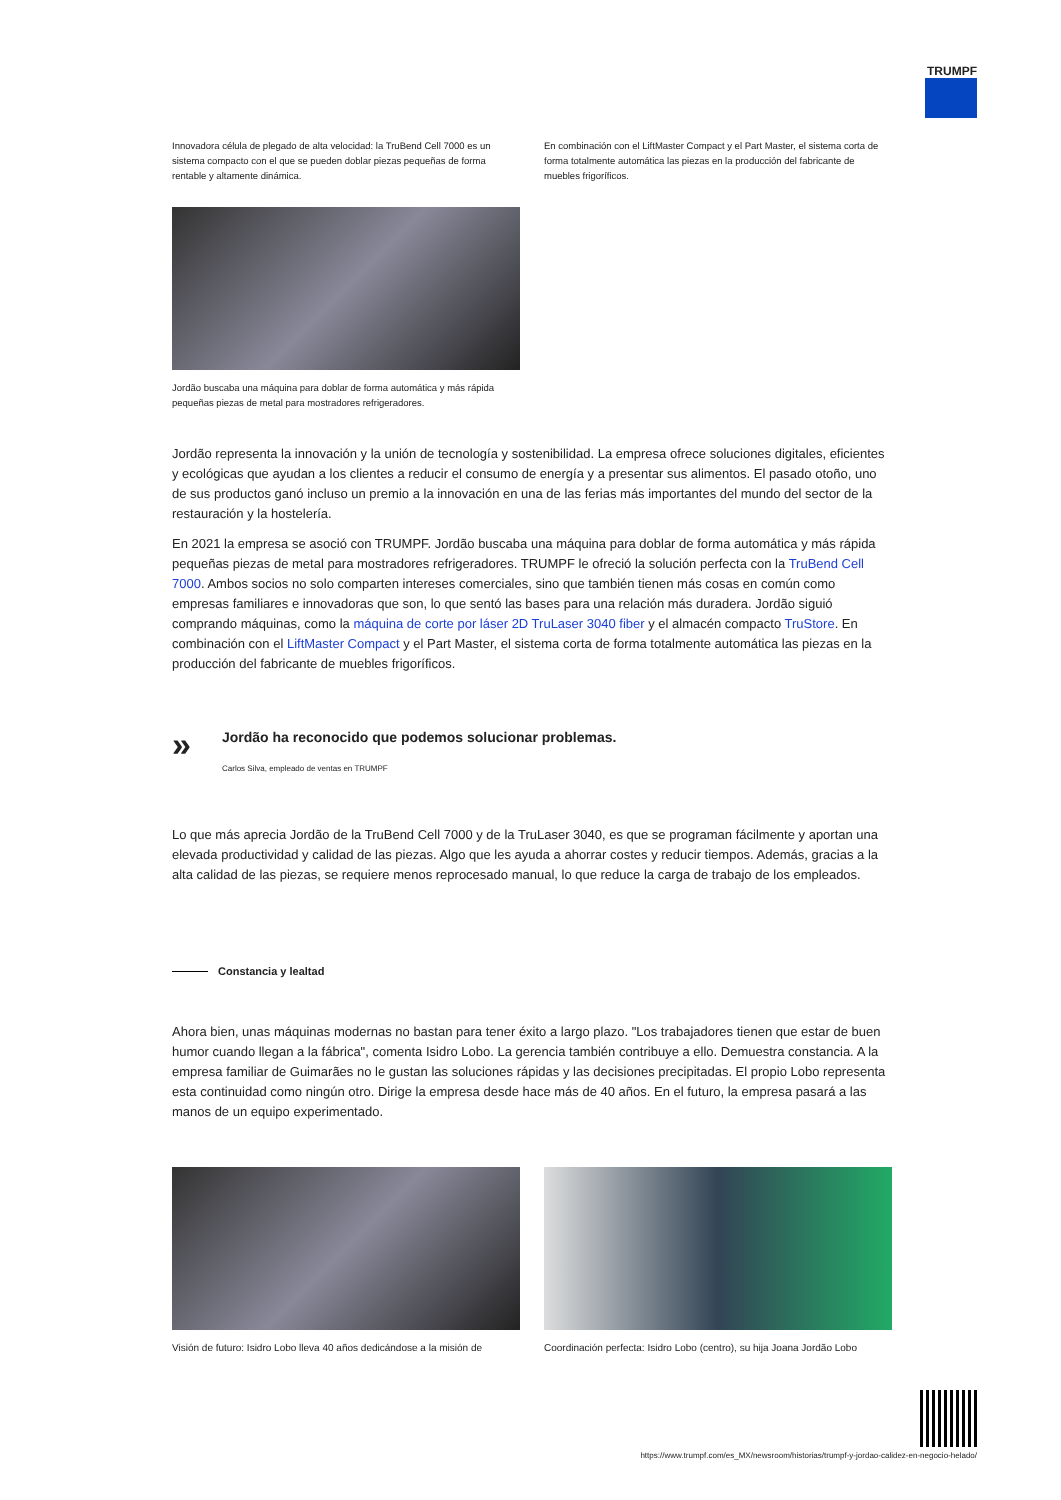TRUMPF
Innovadora célula de plegado de alta velocidad: la TruBend Cell 7000 es un sistema compacto con el que se pueden doblar piezas pequeñas de forma rentable y altamente dinámica.
En combinación con el LiftMaster Compact y el Part Master, el sistema corta de forma totalmente automática las piezas en la producción del fabricante de muebles frigoríficos.
Jordão buscaba una máquina para doblar de forma automática y más rápida pequeñas piezas de metal para mostradores refrigeradores.
Jordão representa la innovación y la unión de tecnología y sostenibilidad. La empresa ofrece soluciones digitales, eficientes y ecológicas que ayudan a los clientes a reducir el consumo de energía y a presentar sus alimentos. El pasado otoño, uno de sus productos ganó incluso un premio a la innovación en una de las ferias más importantes del mundo del sector de la restauración y la hostelería.
En 2021 la empresa se asoció con TRUMPF. Jordão buscaba una máquina para doblar de forma automática y más rápida pequeñas piezas de metal para mostradores refrigeradores. TRUMPF le ofreció la solución perfecta con la TruBend Cell 7000. Ambos socios no solo comparten intereses comerciales, sino que también tienen más cosas en común como empresas familiares e innovadoras que son, lo que sentó las bases para una relación más duradera. Jordão siguió comprando máquinas, como la máquina de corte por láser 2D TruLaser 3040 fiber y el almacén compacto TruStore. En combinación con el LiftMaster Compact y el Part Master, el sistema corta de forma totalmente automática las piezas en la producción del fabricante de muebles frigoríficos.
»
Jordão ha reconocido que podemos solucionar problemas.
Carlos Silva, empleado de ventas en TRUMPF
Lo que más aprecia Jordão de la TruBend Cell 7000 y de la TruLaser 3040, es que se programan fácilmente y aportan una elevada productividad y calidad de las piezas. Algo que les ayuda a ahorrar costes y reducir tiempos. Además, gracias a la alta calidad de las piezas, se requiere menos reprocesado manual, lo que reduce la carga de trabajo de los empleados.
Constancia y lealtad
Ahora bien, unas máquinas modernas no bastan para tener éxito a largo plazo. "Los trabajadores tienen que estar de buen humor cuando llegan a la fábrica", comenta Isidro Lobo. La gerencia también contribuye a ello. Demuestra constancia. A la empresa familiar de Guimarães no le gustan las soluciones rápidas y las decisiones precipitadas. El propio Lobo representa esta continuidad como ningún otro. Dirige la empresa desde hace más de 40 años. En el futuro, la empresa pasará a las manos de un equipo experimentado.
Visión de futuro: Isidro Lobo lleva 40 años dedicándose a la misión de
Coordinación perfecta: Isidro Lobo (centro), su hija Joana Jordão Lobo
https://www.trumpf.com/es_MX/newsroom/historias/trumpf-y-jordao-calidez-en-negocio-helado/